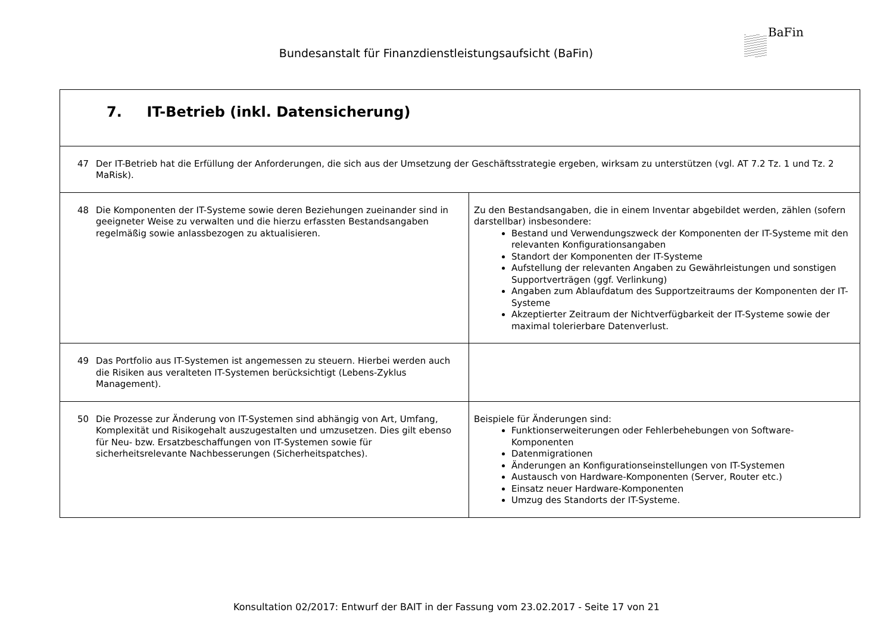BaFin
Bundesanstalt für Finanzdienstleistungsaufsicht (BaFin)
| 7. IT-Betrieb (inkl. Datensicherung) | |
| 47 Der IT-Betrieb hat die Erfüllung der Anforderungen, die sich aus der Umsetzung der Geschäftsstrategie ergeben, wirksam zu unterstützen (vgl. AT 7.2 Tz. 1 und Tz. 2 MaRisk). | |
| 48 Die Komponenten der IT-Systeme sowie deren Beziehungen zueinander sind in geeigneter Weise zu verwalten und die hierzu erfassten Bestandsangaben regelmäßig sowie anlassbezogen zu aktualisieren. | Zu den Bestandsangaben, die in einem Inventar abgebildet werden, zählen (sofern darstellbar) insbesondere: Bestand und Verwendungszweck der Komponenten der IT-Systeme mit den relevanten Konfigurationsangaben Standort der Komponenten der IT-Systeme Aufstellung der relevanten Angaben zu Gewährleistungen und sonstigen Supportverträgen (ggf. Verlinkung) Angaben zum Ablaufdatum des Supportzeitraums der Komponenten der IT-Systeme Akzeptierter Zeitraum der Nichtverfügbarkeit der IT-Systeme sowie der maximal tolerierbare Datenverlust. |
| 49 Das Portfolio aus IT-Systemen ist angemessen zu steuern. Hierbei werden auch die Risiken aus veralteten IT-Systemen berücksichtigt (Lebens-Zyklus Management). | |
| 50 Die Prozesse zur Änderung von IT-Systemen sind abhängig von Art, Umfang, Komplexität und Risikogehalt auszugestalten und umzusetzen. Dies gilt ebenso für Neu- bzw. Ersatzbeschaffungen von IT-Systemen sowie für sicherheitsrelevante Nachbesserungen (Sicherheitspatches). | Beispiele für Änderungen sind: Funktionserweiterungen oder Fehlerbehebungen von Software-Komponenten Datenmigrationen Änderungen an Konfigurationseinstellungen von IT-Systemen Austausch von Hardware-Komponenten (Server, Router etc.) Einsatz neuer Hardware-Komponenten Umzug des Standorts der IT-Systeme. |
Konsultation 02/2017: Entwurf der BAIT in der Fassung vom 23.02.2017 - Seite 17 von 21